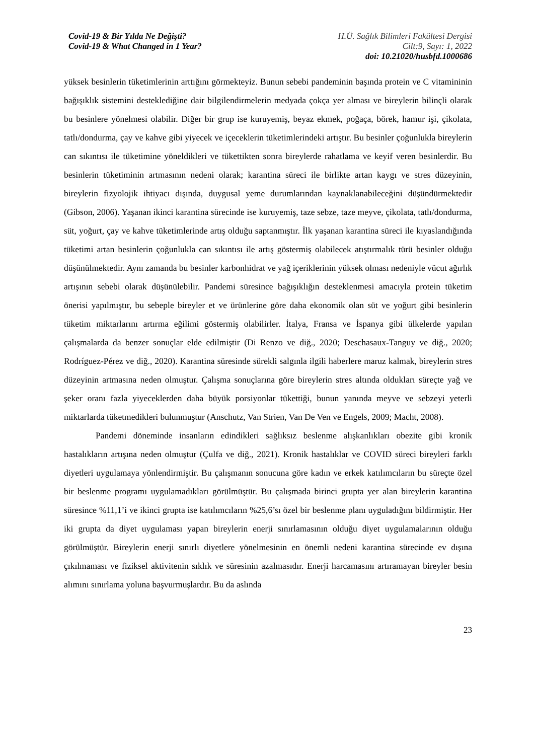Covid-19 & Bir Yılda Ne Değişti?
Covid-19 & What Changed in 1 Year?
H.Ü. Sağlık Bilimleri Fakültesi Dergisi
Cilt:9, Sayı: 1, 2022
doi: 10.21020/husbfd.1000686
yüksek besinlerin tüketimlerinin arttığını görmekteyiz. Bunun sebebi pandeminin başında protein ve C vitamininin bağışıklık sistemini desteklediğine dair bilgilendirmelerin medyada çokça yer alması ve bireylerin bilinçli olarak bu besinlere yönelmesi olabilir. Diğer bir grup ise kuruyemiş, beyaz ekmek, poğaça, börek, hamur işi, çikolata, tatlı/dondurma, çay ve kahve gibi yiyecek ve içeceklerin tüketimlerindeki artıştır. Bu besinler çoğunlukla bireylerin can sıkıntısı ile tüketimine yöneldikleri ve tükettikten sonra bireylerde rahatlama ve keyif veren besinlerdir. Bu besinlerin tüketiminin artmasının nedeni olarak; karantina süreci ile birlikte artan kaygı ve stres düzeyinin, bireylerin fizyolojik ihtiyacı dışında, duygusal yeme durumlarından kaynaklanabileceğini düşündürmektedir (Gibson, 2006). Yaşanan ikinci karantina sürecinde ise kuruyemiş, taze sebze, taze meyve, çikolata, tatlı/dondurma, süt, yoğurt, çay ve kahve tüketimlerinde artış olduğu saptanmıştır. İlk yaşanan karantina süreci ile kıyaslandığında tüketimi artan besinlerin çoğunlukla can sıkıntısı ile artış göstermiş olabilecek atıştırmalık türü besinler olduğu düşünülmektedir. Aynı zamanda bu besinler karbonhidrat ve yağ içeriklerinin yüksek olması nedeniyle vücut ağırlık artışının sebebi olarak düşünülebilir. Pandemi süresince bağışıklığın desteklenmesi amacıyla protein tüketim önerisi yapılmıştır, bu sebeple bireyler et ve ürünlerine göre daha ekonomik olan süt ve yoğurt gibi besinlerin tüketim miktarlarını artırma eğilimi göstermiş olabilirler. İtalya, Fransa ve İspanya gibi ülkelerde yapılan çalışmalarda da benzer sonuçlar elde edilmiştir (Di Renzo ve diğ., 2020; Deschasaux-Tanguy ve diğ., 2020; Rodríguez-Pérez ve diğ., 2020). Karantina süresinde sürekli salgınla ilgili haberlere maruz kalmak, bireylerin stres düzeyinin artmasına neden olmuştur. Çalışma sonuçlarına göre bireylerin stres altında oldukları süreçte yağ ve şeker oranı fazla yiyeceklerden daha büyük porsiyonlar tükettiği, bunun yanında meyve ve sebzeyi yeterli miktarlarda tüketmedikleri bulunmuştur (Anschutz, Van Strien, Van De Ven ve Engels, 2009; Macht, 2008).
Pandemi döneminde insanların edindikleri sağlıksız beslenme alışkanlıkları obezite gibi kronik hastalıkların artışına neden olmuştur (Çulfa ve diğ., 2021). Kronik hastalıklar ve COVID süreci bireyleri farklı diyetleri uygulamaya yönlendirmiştir. Bu çalışmanın sonucuna göre kadın ve erkek katılımcıların bu süreçte özel bir beslenme programı uygulamadıkları görülmüştür. Bu çalışmada birinci grupta yer alan bireylerin karantina süresince %11,1’i ve ikinci grupta ise katılımcıların %25,6’sı özel bir beslenme planı uyguladığını bildirmiştir. Her iki grupta da diyet uygulaması yapan bireylerin enerji sınırlamasının olduğu diyet uygulamalarının olduğu görülmüştür. Bireylerin enerji sınırlı diyetlere yönelmesinin en önemli nedeni karantina sürecinde ev dışına çıkılmaması ve fiziksel aktivitenin sıklık ve süresinin azalmasıdır. Enerji harcamasını artıramayan bireyler besin alımını sınırlama yoluna başvurmuşlardır. Bu da aslında
23